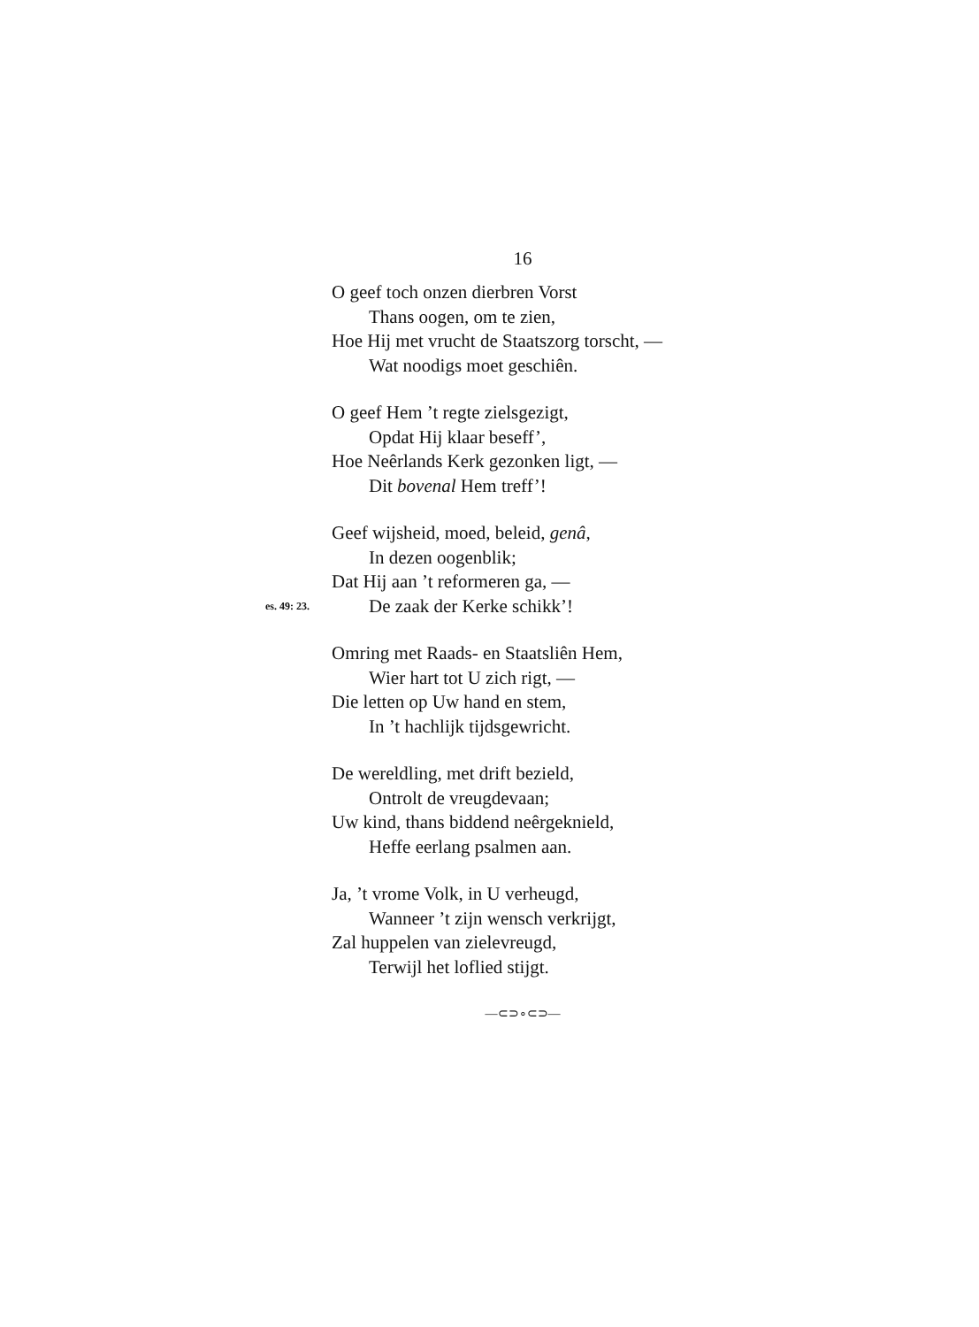16
O geef toch onzen dierbren Vorst
Thans oogen, om te zien,
Hoe Hij met vrucht de Staatszorg torscht, —
Wat noodigs moet geschiên.
O geef Hem ’t regte zielsgezigt,
Opdat Hij klaar beseff’,
Hoe Neêrlands Kerk gezonken ligt, —
Dit bovenal Hem treff’!
Geef wijsheid, moed, beleid, genâ,
In dezen oogenblik;
Dat Hij aan ’t reformeren ga, —
es. 49: 23.
De zaak der Kerke schikk’!
Omring met Raads- en Staatsliên Hem,
Wier hart tot U zich rigt, —
Die letten op Uw hand en stem,
In ’t hachlijk tijdsgewricht.
De wereldling, met drift bezield,
Ontrolt de vreugdevaan;
Uw kind, thans biddend neêrgeknield,
Heffe eerlang psalmen aan.
Ja, ’t vrome Volk, in U verheugd,
Wanneer ’t zijn wensch verkrijgt,
Zal huppelen van zielevreugd,
Terwijl het loflied stijgt.
—⊂⊃∘⊂⊃—